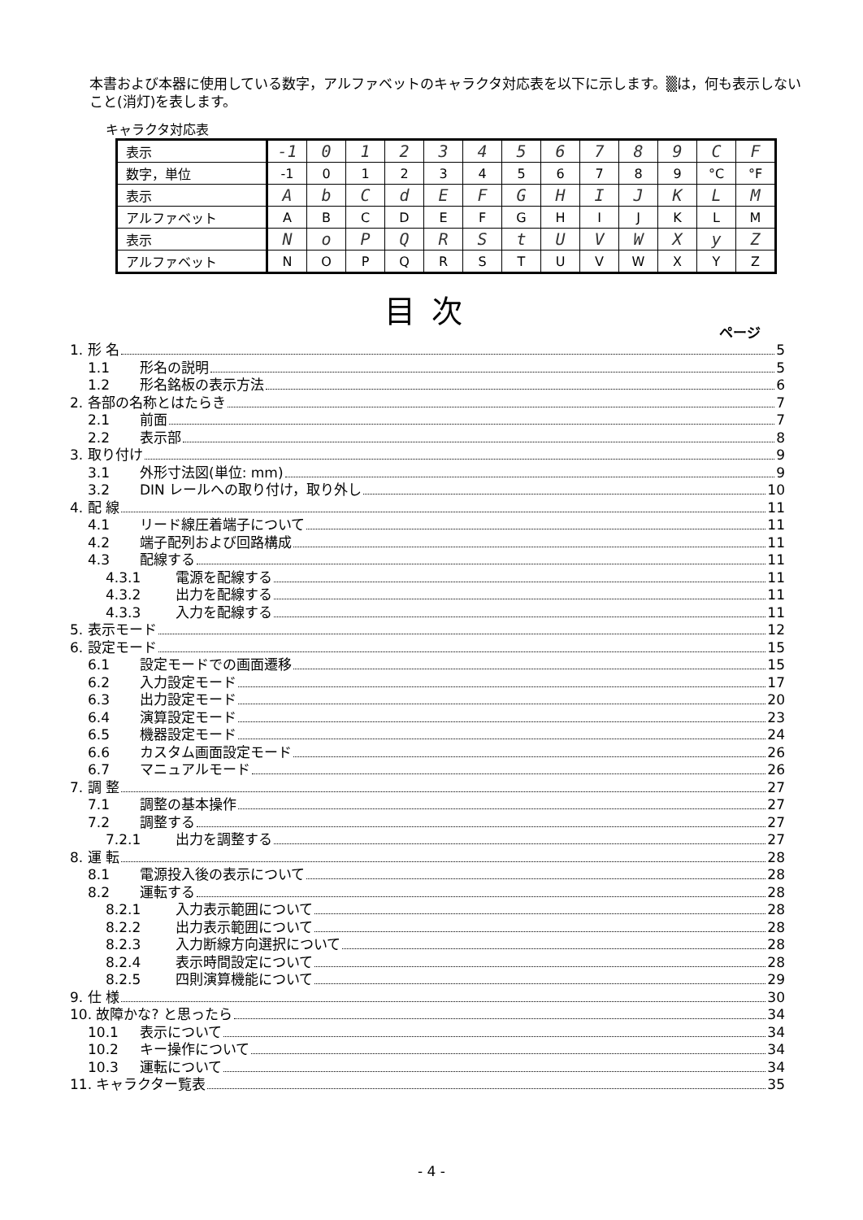本書および本器に使用している数字，アルファベットのキャラクタ対応表を以下に示します。▒は，何も表示しないこと(消灯)を表します。
キャラクタ対応表
| 表示 | -1 | 0 | 1 | 2 | 3 | 4 | 5 | 6 | 7 | 8 | 9 | C | F |
| 数字，単位 | -1 | 0 | 1 | 2 | 3 | 4 | 5 | 6 | 7 | 8 | 9 | °C | °F |
| 表示 | A | b | C | d | E | F | G | H | I | J | K | L | M |
| アルファベット | A | B | C | D | E | F | G | H | I | J | K | L | M |
| 表示 | N | o | P | Q | R | S | t | U | V | W | X | y | Z |
| アルファベット | N | O | P | Q | R | S | T | U | V | W | X | Y | Z |
目次
ページ
1. 形 名 5
1.1 形名の説明 5
1.2 形名銘板の表示方法 6
2. 各部の名称とはたらき 7
2.1 前面 7
2.2 表示部 8
3. 取り付け 9
3.1 外形寸法図(単位: mm) 9
3.2 DIN レールへの取り付け，取り外し 10
4. 配 線 11
4.1 リード線圧着端子について 11
4.2 端子配列および回路構成 11
4.3 配線する 11
4.3.1 電源を配線する 11
4.3.2 出力を配線する 11
4.3.3 入力を配線する 11
5. 表示モード 12
6. 設定モード 15
6.1 設定モードでの画面遷移 15
6.2 入力設定モード 17
6.3 出力設定モード 20
6.4 演算設定モード 23
6.5 機器設定モード 24
6.6 カスタム画面設定モード 26
6.7 マニュアルモード 26
7. 調 整 27
7.1 調整の基本操作 27
7.2 調整する 27
7.2.1 出力を調整する 27
8. 運 転 28
8.1 電源投入後の表示について 28
8.2 運転する 28
8.2.1 入力表示範囲について 28
8.2.2 出力表示範囲について 28
8.2.3 入力断線方向選択について 28
8.2.4 表示時間設定について 28
8.2.5 四則演算機能について 29
9. 仕 様 30
10. 故障かな? と思ったら 34
10.1 表示について 34
10.2 キー操作について 34
10.3 運転について 34
11. キャラクター覧表 35
- 4 -